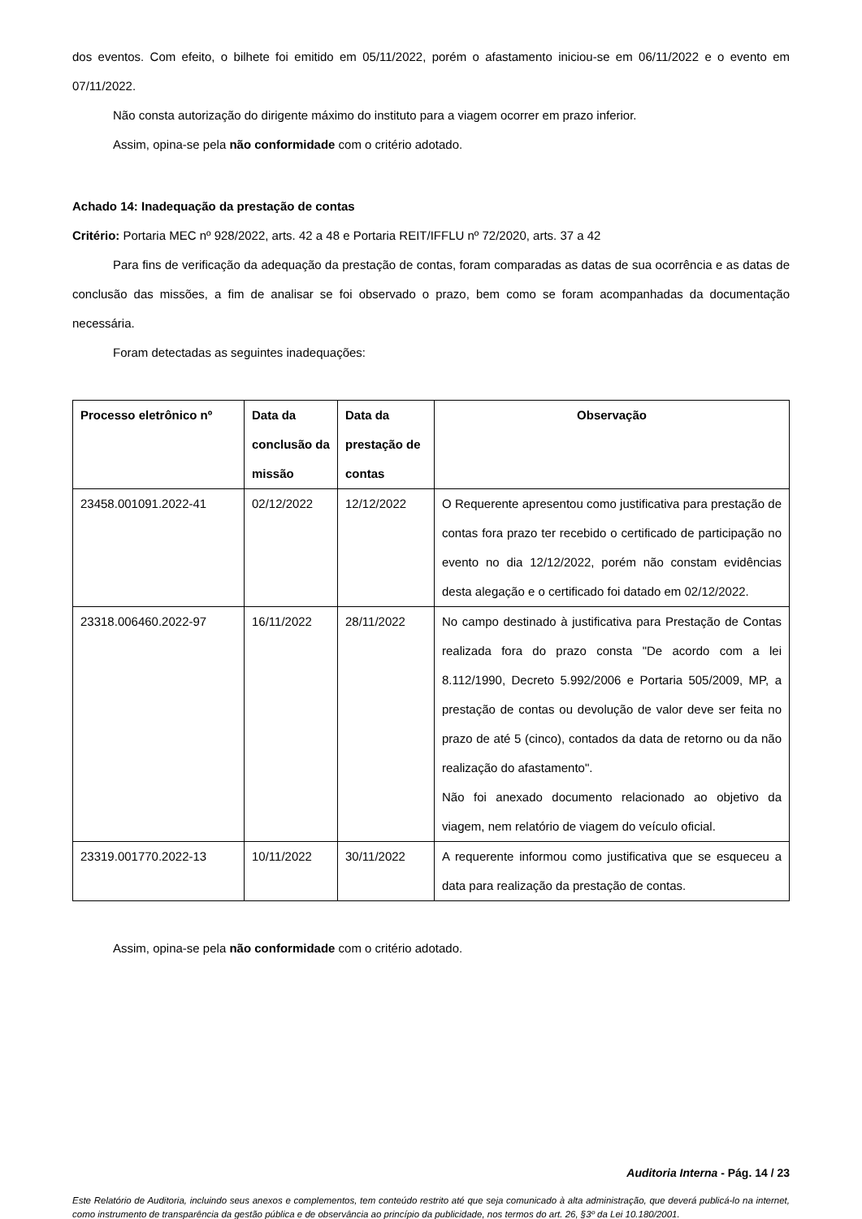dos eventos. Com efeito, o bilhete foi emitido em 05/11/2022, porém o afastamento iniciou-se em 06/11/2022 e o evento em 07/11/2022.
Não consta autorização do dirigente máximo do instituto para a viagem ocorrer em prazo inferior.
Assim, opina-se pela não conformidade com o critério adotado.
Achado 14: Inadequação da prestação de contas
Critério: Portaria MEC nº 928/2022, arts. 42 a 48 e Portaria REIT/IFFLU nº 72/2020, arts. 37 a 42
Para fins de verificação da adequação da prestação de contas, foram comparadas as datas de sua ocorrência e as datas de conclusão das missões, a fim de analisar se foi observado o prazo, bem como se foram acompanhadas da documentação necessária.
Foram detectadas as seguintes inadequações:
| Processo eletrônico nº | Data da conclusão da missão | Data da prestação de contas | Observação |
| --- | --- | --- | --- |
| 23458.001091.2022-41 | 02/12/2022 | 12/12/2022 | O Requerente apresentou como justificativa para prestação de contas fora prazo ter recebido o certificado de participação no evento no dia 12/12/2022, porém não constam evidências desta alegação e o certificado foi datado em 02/12/2022. |
| 23318.006460.2022-97 | 16/11/2022 | 28/11/2022 | No campo destinado à justificativa para Prestação de Contas realizada fora do prazo consta "De acordo com a lei 8.112/1990, Decreto 5.992/2006 e Portaria 505/2009, MP, a prestação de contas ou devolução de valor deve ser feita no prazo de até 5 (cinco), contados da data de retorno ou da não realização do afastamento". Não foi anexado documento relacionado ao objetivo da viagem, nem relatório de viagem do veículo oficial. |
| 23319.001770.2022-13 | 10/11/2022 | 30/11/2022 | A requerente informou como justificativa que se esqueceu a data para realização da prestação de contas. |
Assim, opina-se pela não conformidade com o critério adotado.
Auditoria Interna - Pág. 14 / 23
Este Relatório de Auditoria, incluindo seus anexos e complementos, tem conteúdo restrito até que seja comunicado à alta administração, que deverá publicá-lo na internet, como instrumento de transparência da gestão pública e de observância ao princípio da publicidade, nos termos do art. 26, §3º da Lei 10.180/2001.